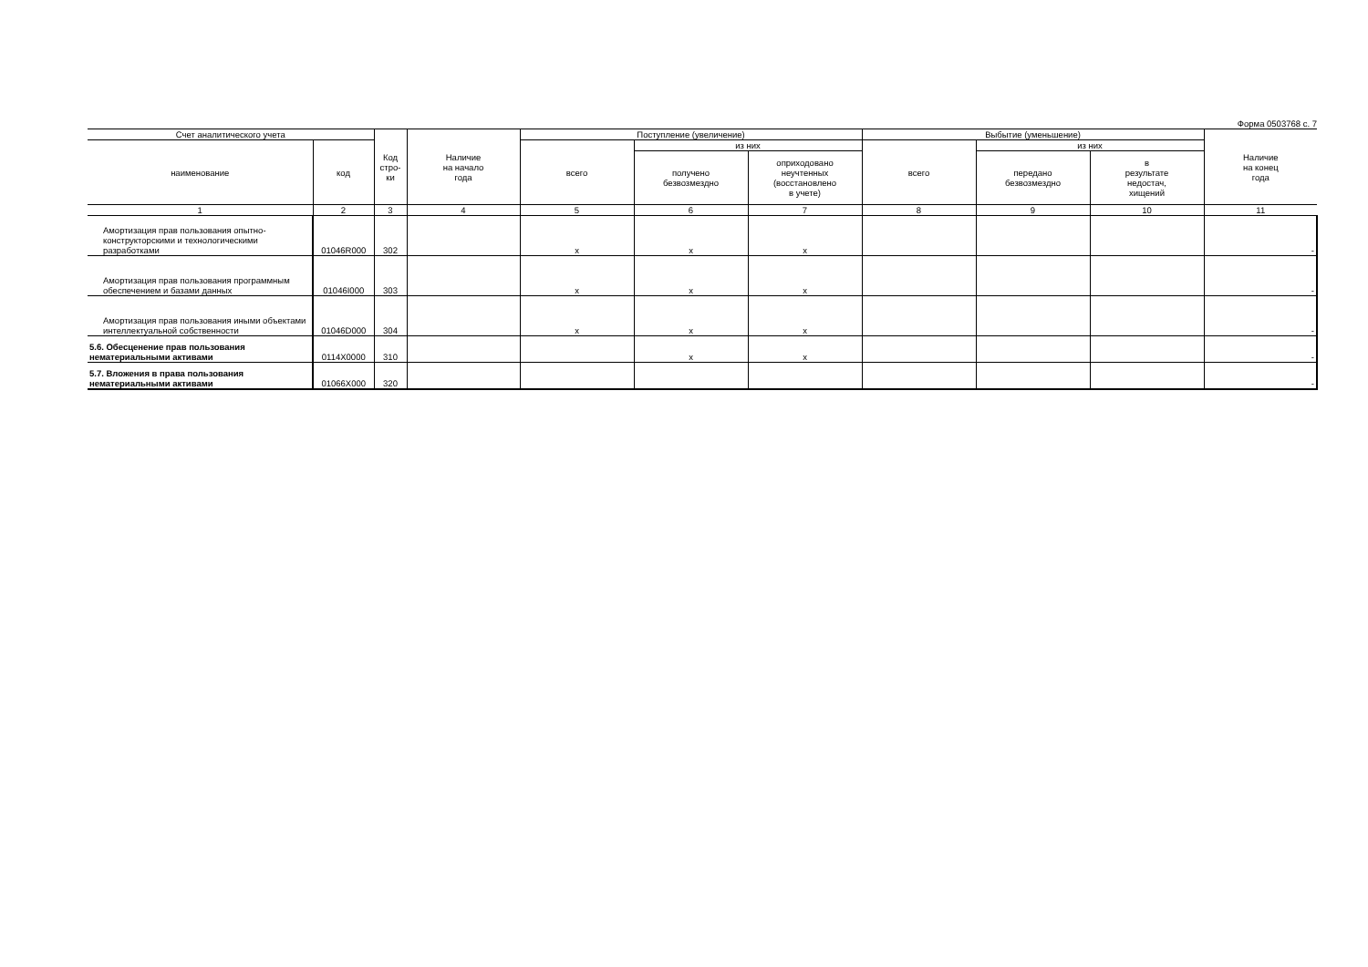Форма 0503768 с. 7
| Счет аналитического учета | | Код стро- ки | Наличие на начало года | Поступление (увеличение) | | | Выбытие (уменьшение) | | | Наличие на конец года |
| --- | --- | --- | --- | --- | --- | --- | --- | --- | --- | --- |
| наименование | код | | | всего | из них | | всего | из них | | |
| | | | | | получено безвозмездно | оприходовано неучтенных (восстановлено в учете) | | передано безвозмездно | в результате недостач, хищений | |
| 1 | 2 | 3 | 4 | 5 | 6 | 7 | 8 | 9 | 10 | 11 |
| Амортизация прав пользования опытно-конструкторскими и технологическими разработками | 01046R000 | 302 | | x | x | x | | | | - |
| Амортизация прав пользования программным обеспечением и базами данных | 01046I000 | 303 | | x | x | x | | | | - |
| Амортизация прав пользования иными объектами интеллектуальной собственности | 01046D000 | 304 | | x | x | x | | | | - |
| 5.6. Обесценение прав пользования нематериальными активами | 0114X0000 | 310 | | | x | x | | | | - |
| 5.7. Вложения в права пользования нематериальными активами | 01066X000 | 320 | | | | | | | | - |